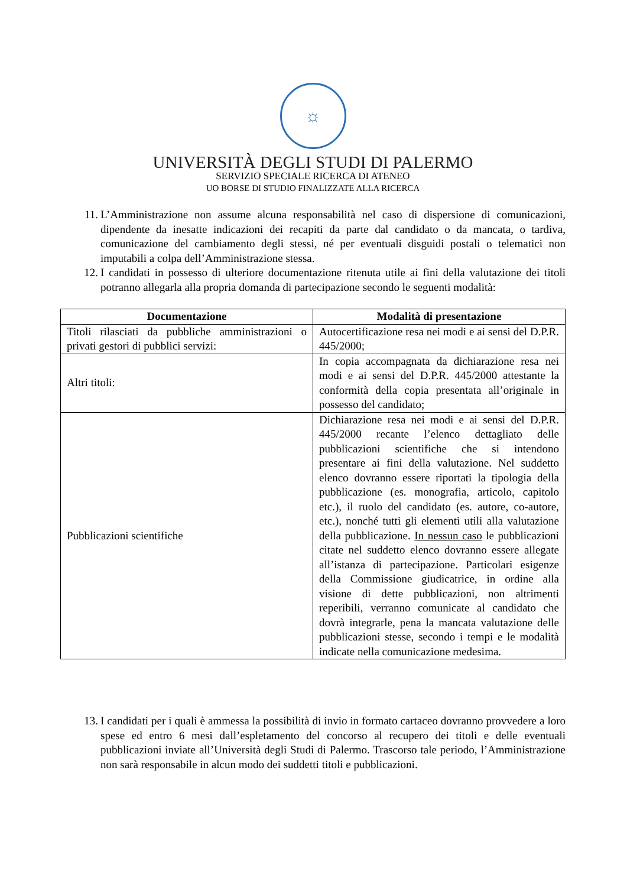☼
UNIVERSITÀ DEGLI STUDI DI PALERMO
SERVIZIO SPECIALE RICERCA DI ATENEO
UO BORSE DI STUDIO FINALIZZATE ALLA RICERCA
11. L’Amministrazione non assume alcuna responsabilità nel caso di dispersione di comunicazioni, dipendente da inesatte indicazioni dei recapiti da parte dal candidato o da mancata, o tardiva, comunicazione del cambiamento degli stessi, né per eventuali disguidi postali o telematici non imputabili a colpa dell’Amministrazione stessa.
12. I candidati in possesso di ulteriore documentazione ritenuta utile ai fini della valutazione dei titoli potranno allegarla alla propria domanda di partecipazione secondo le seguenti modalità:
| Documentazione | Modalità di presentazione |
| --- | --- |
| Titoli rilasciati da pubbliche amministrazioni o privati gestori di pubblici servizi: | Autocertificazione resa nei modi e ai sensi del D.P.R. 445/2000; |
| Altri titoli: | In copia accompagnata da dichiarazione resa nei modi e ai sensi del D.P.R. 445/2000 attestante la conformità della copia presentata all’originale in possesso del candidato; |
| Pubblicazioni scientifiche | Dichiarazione resa nei modi e ai sensi del D.P.R. 445/2000 recante l’elenco dettagliato delle pubblicazioni scientifiche che si intendono presentare ai fini della valutazione. Nel suddetto elenco dovranno essere riportati la tipologia della pubblicazione (es. monografia, articolo, capitolo etc.), il ruolo del candidato (es. autore, co-autore, etc.), nonché tutti gli elementi utili alla valutazione della pubblicazione. In nessun caso le pubblicazioni citate nel suddetto elenco dovranno essere allegate all’istanza di partecipazione. Particolari esigenze della Commissione giudicatrice, in ordine alla visione di dette pubblicazioni, non altrimenti reperibili, verranno comunicate al candidato che dovrà integrarle, pena la mancata valutazione delle pubblicazioni stesse, secondo i tempi e le modalità indicate nella comunicazione medesima. |
13. I candidati per i quali è ammessa la possibilità di invio in formato cartaceo dovranno provvedere a loro spese ed entro 6 mesi dall’espletamento del concorso al recupero dei titoli e delle eventuali pubblicazioni inviate all’Università degli Studi di Palermo. Trascorso tale periodo, l’Amministrazione non sarà responsabile in alcun modo dei suddetti titoli e pubblicazioni.